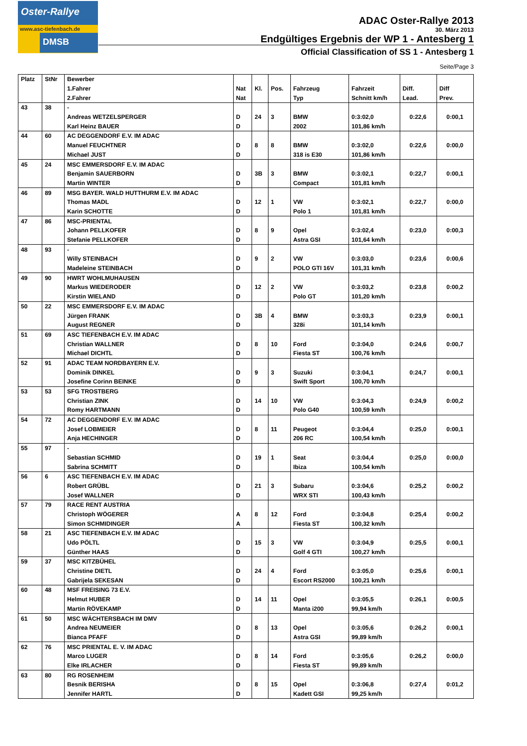Oster-Rallye
www.asc-tiefenbach.de
DMSB
ADAC Oster-Rallye 2013
30. März 2013
Endgültiges Ergebnis der WP 1 - Antesberg 1
Official Classification of SS 1 - Antesberg 1
Seite/Page 3
| Platz | StNr | Bewerber | | | | | | | |
| --- | --- | --- | --- | --- | --- | --- | --- | --- | --- |
| | | 1.Fahrer | Nat | Kl. | Pos. | Fahrzeug | Fahrzeit | Diff. | Diff |
| | | 2.Fahrer | Nat | | | Typ | Schnitt km/h | Lead. | Prev. |
| 43 | 38 | - | | | | | | | |
| | | Andreas WETZELSPERGER | D | 24 | 3 | BMW | 0:3:02,0 | 0:22,6 | 0:00,1 |
| | | Karl Heinz BAUER | D | | | 2002 | 101,86 km/h | | |
| 44 | 60 | AC DEGGENDORF E.V. IM ADAC | | | | | | | |
| | | Manuel FEUCHTNER | D | 8 | 8 | BMW | 0:3:02,0 | 0:22,6 | 0:00,0 |
| | | Michael JUST | D | | | 318 is E30 | 101,86 km/h | | |
| 45 | 24 | MSC EMMERSDORF E.V. IM ADAC | | | | | | | |
| | | Benjamin SAUERBORN | D | 3B | 3 | BMW | 0:3:02,1 | 0:22,7 | 0:00,1 |
| | | Martin WINTER | D | | | Compact | 101,81 km/h | | |
| 46 | 89 | MSG BAYER. WALD HUTTHURM E.V. IM ADAC | | | | | | | |
| | | Thomas MADL | D | 12 | 1 | VW | 0:3:02,1 | 0:22,7 | 0:00,0 |
| | | Karin SCHOTTE | D | | | Polo 1 | 101,81 km/h | | |
| 47 | 86 | MSC-PRIENTAL | | | | | | | |
| | | Johann PELLKOFER | D | 8 | 9 | Opel | 0:3:02,4 | 0:23,0 | 0:00,3 |
| | | Stefanie PELLKOFER | D | | | Astra GSI | 101,64 km/h | | |
| 48 | 93 | - | | | | | | | |
| | | Willy STEINBACH | D | 9 | 2 | VW | 0:3:03,0 | 0:23,6 | 0:00,6 |
| | | Madeleine STEINBACH | D | | | POLO GTI 16V | 101,31 km/h | | |
| 49 | 90 | HWRT WOHLMUHAUSEN | | | | | | | |
| | | Markus WIEDERODER | D | 12 | 2 | VW | 0:3:03,2 | 0:23,8 | 0:00,2 |
| | | Kirstin WIELAND | D | | | Polo GT | 101,20 km/h | | |
| 50 | 22 | MSC EMMERSDORF E.V. IM ADAC | | | | | | | |
| | | Jürgen FRANK | D | 3B | 4 | BMW | 0:3:03,3 | 0:23,9 | 0:00,1 |
| | | August REGNER | D | | | 328i | 101,14 km/h | | |
| 51 | 69 | ASC TIEFENBACH E.V. IM ADAC | | | | | | | |
| | | Christian WALLNER | D | 8 | 10 | Ford | 0:3:04,0 | 0:24,6 | 0:00,7 |
| | | Michael DICHTL | D | | | Fiesta ST | 100,76 km/h | | |
| 52 | 91 | ADAC TEAM NORDBAYERN E.V. | | | | | | | |
| | | Dominik DINKEL | D | 9 | 3 | Suzuki | 0:3:04,1 | 0:24,7 | 0:00,1 |
| | | Josefine Corinn BEINKE | D | | | Swift Sport | 100,70 km/h | | |
| 53 | 53 | SFG TROSTBERG | | | | | | | |
| | | Christian ZINK | D | 14 | 10 | VW | 0:3:04,3 | 0:24,9 | 0:00,2 |
| | | Romy HARTMANN | D | | | Polo G40 | 100,59 km/h | | |
| 54 | 72 | AC DEGGENDORF E.V. IM ADAC | | | | | | | |
| | | Josef LOBMEIER | D | 8 | 11 | Peugeot | 0:3:04,4 | 0:25,0 | 0:00,1 |
| | | Anja HECHINGER | D | | | 206 RC | 100,54 km/h | | |
| 55 | 97 | - | | | | | | | |
| | | Sebastian SCHMID | D | 19 | 1 | Seat | 0:3:04,4 | 0:25,0 | 0:00,0 |
| | | Sabrina SCHMITT | D | | | Ibiza | 100,54 km/h | | |
| 56 | 6 | ASC TIEFENBACH E.V. IM ADAC | | | | | | | |
| | | Robert GRÜBL | D | 21 | 3 | Subaru | 0:3:04,6 | 0:25,2 | 0:00,2 |
| | | Josef WALLNER | D | | | WRX STI | 100,43 km/h | | |
| 57 | 79 | RACE RENT AUSTRIA | | | | | | | |
| | | Christoph WÖGERER | A | 8 | 12 | Ford | 0:3:04,8 | 0:25,4 | 0:00,2 |
| | | Simon SCHMIDINGER | A | | | Fiesta ST | 100,32 km/h | | |
| 58 | 21 | ASC TIEFENBACH E.V. IM ADAC | | | | | | | |
| | | Udo PÖLTL | D | 15 | 3 | VW | 0:3:04,9 | 0:25,5 | 0:00,1 |
| | | Günther HAAS | D | | | Golf 4 GTI | 100,27 km/h | | |
| 59 | 37 | MSC KITZBÜHEL | | | | | | | |
| | | Christine DIETL | D | 24 | 4 | Ford | 0:3:05,0 | 0:25,6 | 0:00,1 |
| | | Gabrijela SEKESAN | D | | | Escort RS2000 | 100,21 km/h | | |
| 60 | 48 | MSF FREISING 73 E.V. | | | | | | | |
| | | Helmut HUBER | D | 14 | 11 | Opel | 0:3:05,5 | 0:26,1 | 0:00,5 |
| | | Martin RÖVEKAMP | D | | | Manta i200 | 99,94 km/h | | |
| 61 | 50 | MSC WÄCHTERSBACH IM DMV | | | | | | | |
| | | Andrea NEUMEIER | D | 8 | 13 | Opel | 0:3:05,6 | 0:26,2 | 0:00,1 |
| | | Bianca PFAFF | D | | | Astra GSI | 99,89 km/h | | |
| 62 | 76 | MSC PRIENTAL E. V. IM ADAC | | | | | | | |
| | | Marco LUGER | D | 8 | 14 | Ford | 0:3:05,6 | 0:26,2 | 0:00,0 |
| | | Elke IRLACHER | D | | | Fiesta ST | 99,89 km/h | | |
| 63 | 80 | RG ROSENHEIM | | | | | | | |
| | | Besnik BERISHA | D | 8 | 15 | Opel | 0:3:06,8 | 0:27,4 | 0:01,2 |
| | | Jennifer HARTL | D | | | Kadett GSI | 99,25 km/h | | |